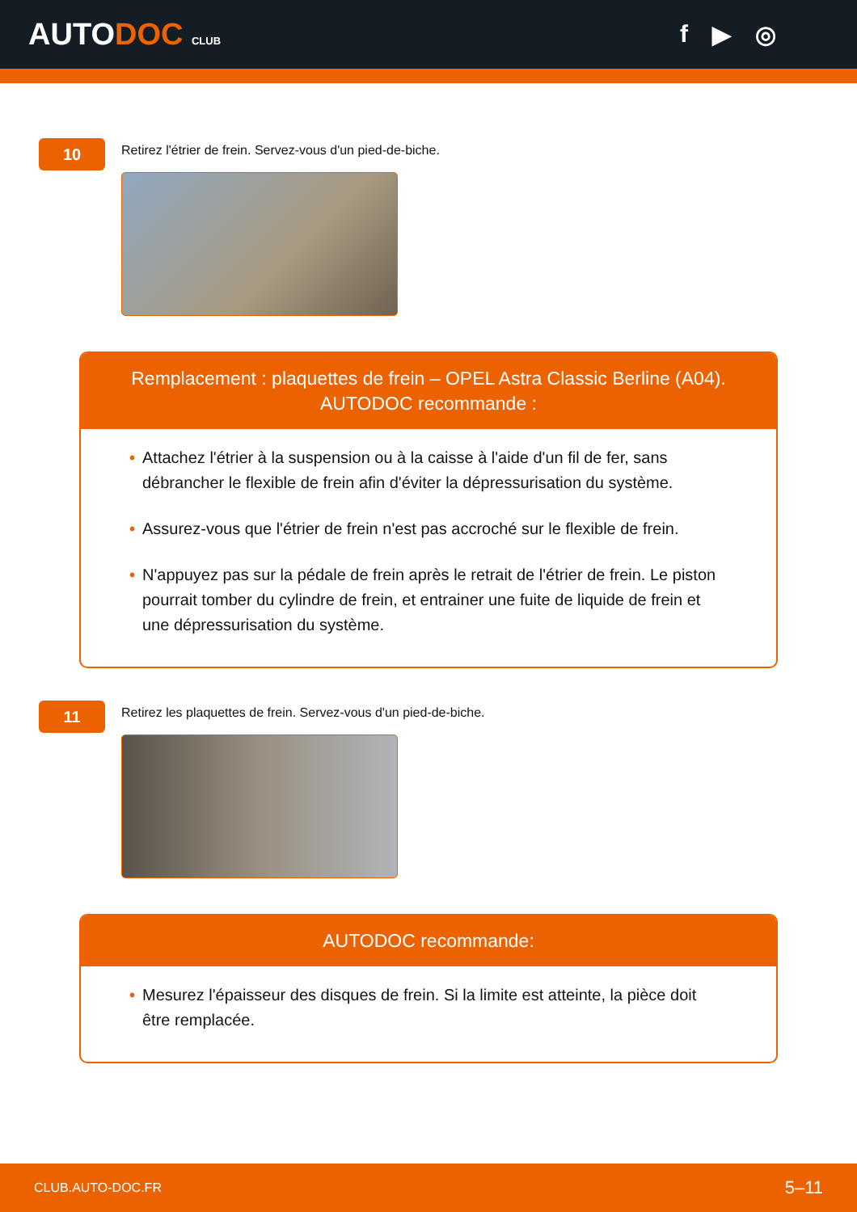AUTODOC CLUB
f ▶ ◎
10
Retirez l'étrier de frein. Servez-vous d'un pied-de-biche.
Remplacement : plaquettes de frein – OPEL Astra Classic Berline (A04).
AUTODOC recommande :
• Attachez l'étrier à la suspension ou à la caisse à l'aide d'un fil de fer, sans débrancher le flexible de frein afin d'éviter la dépressurisation du système.
• Assurez-vous que l'étrier de frein n'est pas accroché sur le flexible de frein.
• N'appuyez pas sur la pédale de frein après le retrait de l'étrier de frein. Le piston pourrait tomber du cylindre de frein, et entrainer une fuite de liquide de frein et une dépressurisation du système.
11
Retirez les plaquettes de frein. Servez-vous d'un pied-de-biche.
AUTODOC recommande:
• Mesurez l'épaisseur des disques de frein. Si la limite est atteinte, la pièce doit être remplacée.
CLUB.AUTO-DOC.FR 5–11